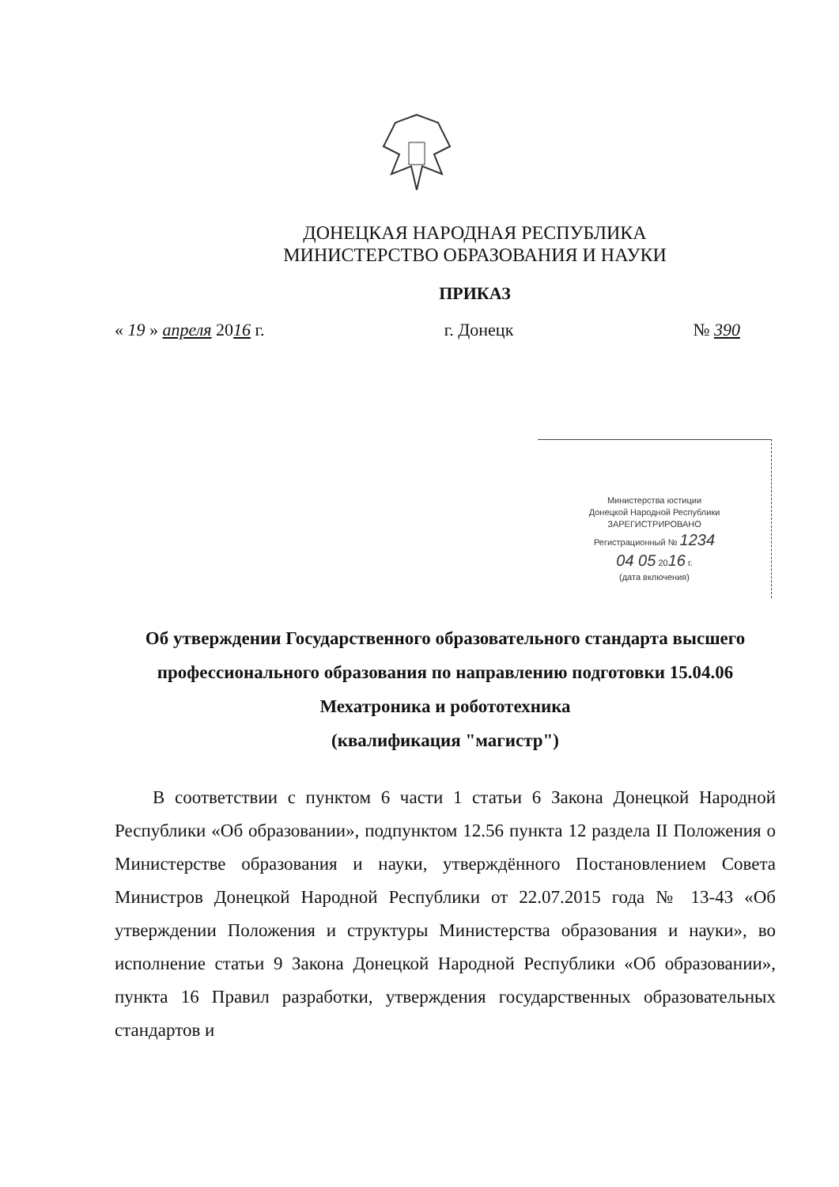ДОНЕЦКАЯ НАРОДНАЯ РЕСПУБЛИКА
МИНИСТЕРСТВО ОБРАЗОВАНИЯ И НАУКИ
ПРИКАЗ
« 19 » апреля 2016 г. г. Донецк № 390
Министерства юстиции
Донецкой Народной Республики
ЗАРЕГИСТРИРОВАНО
Регистрационный № 1234
04 05 2016 г.
(дата включения)
Об утверждении Государственного образовательного стандарта высшего профессионального образования по направлению подготовки 15.04.06 Мехатроника и робототехника
(квалификация "магистр")
В соответствии с пунктом 6 части 1 статьи 6 Закона Донецкой Народной Республики «Об образовании», подпунктом 12.56 пункта 12 раздела II Положения о Министерстве образования и науки, утверждённого Постановлением Совета Министров Донецкой Народной Республики от 22.07.2015 года № 13-43 «Об утверждении Положения и структуры Министерства образования и науки», во исполнение статьи 9 Закона Донецкой Народной Республики «Об образовании», пункта 16 Правил разработки, утверждения государственных образовательных стандартов и